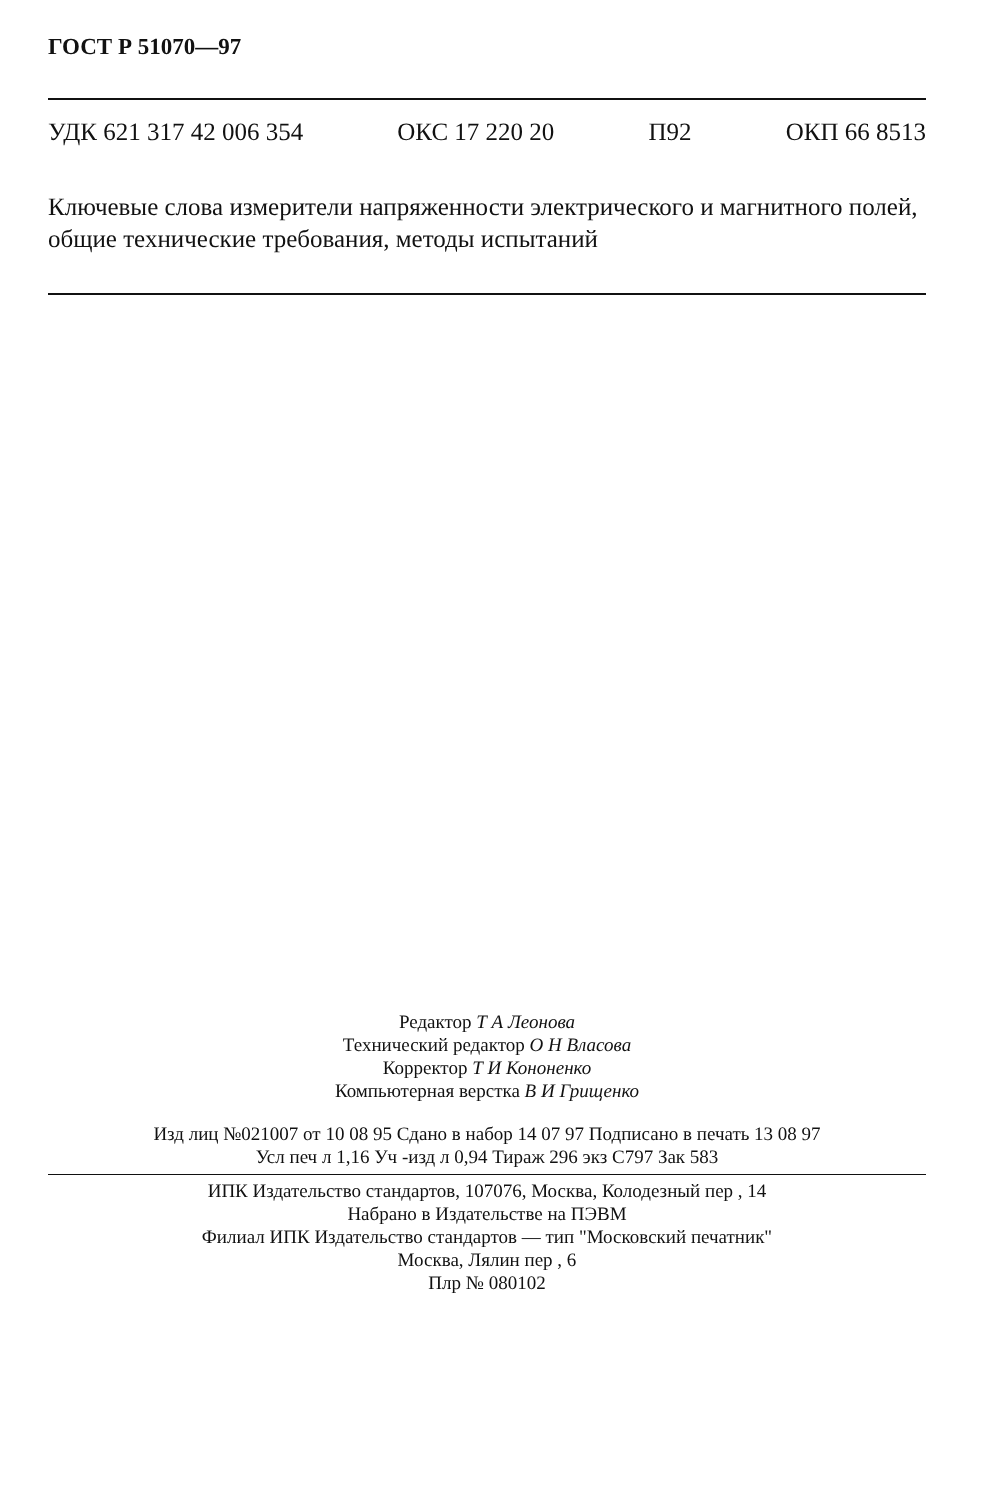ГОСТ Р 51070—97
УДК 621 317 42 006 354 ОКС 17 220 20 П92 ОКП 66 8513
Ключевые слова измерители напряженности электрического и магнитного полей, общие технические требования, методы испытаний
Редактор Т А Леонова
Технический редактор О Н Власова
Корректор Т И Кононенко
Компьютерная верстка В И Грищенко
Изд лиц №021007 от 10 08 95 Сдано в набор 14 07 97 Подписано в печать 13 08 97
Усл печ л 1,16 Уч -изд л 0,94 Тираж 296 экз С797 Зак 583
ИПК Издательство стандартов, 107076, Москва, Колодезный пер , 14
Набрано в Издательстве на ПЭВМ
Филиал ИПК Издательство стандартов — тип "Московский печатник"
Москва, Лялин пер , 6
Плр № 080102